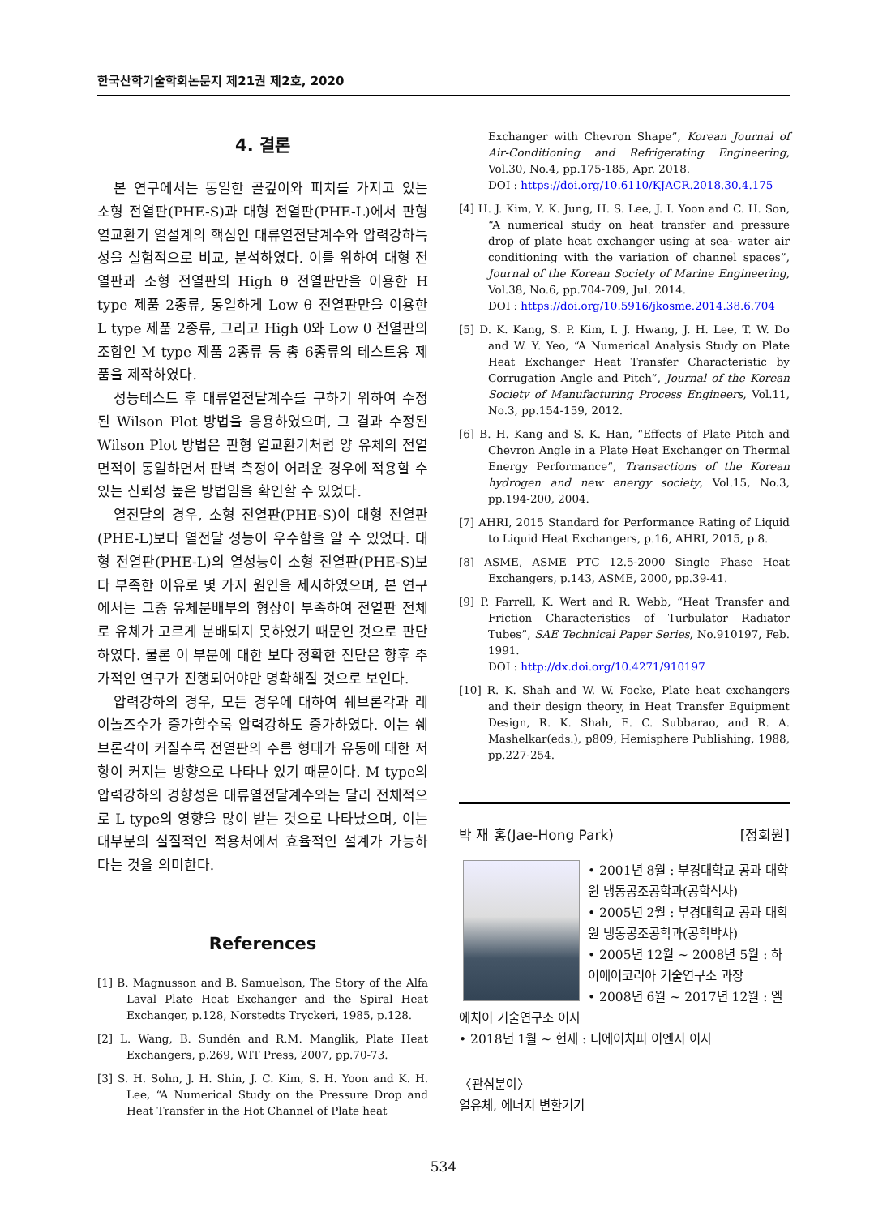한국산학기술학회논문지 제21권 제2호, 2020
4. 결론
본 연구에서는 동일한 골깊이와 피치를 가지고 있는 소형 전열판(PHE-S)과 대형 전열판(PHE-L)에서 판형 열교환기 열설계의 핵심인 대류열전달계수와 압력강하특성을 실험적으로 비교, 분석하였다. 이를 위하여 대형 전열판과 소형 전열판의 High θ 전열판만을 이용한 H type 제품 2종류, 동일하게 Low θ 전열판만을 이용한 L type 제품 2종류, 그리고 High θ와 Low θ 전열판의 조합인 M type 제품 2종류 등 총 6종류의 테스트용 제품을 제작하였다.
성능테스트 후 대류열전달계수를 구하기 위하여 수정된 Wilson Plot 방법을 응용하였으며, 그 결과 수정된 Wilson Plot 방법은 판형 열교환기처럼 양 유체의 전열면적이 동일하면서 판벽 측정이 어려운 경우에 적용할 수 있는 신뢰성 높은 방법임을 확인할 수 있었다.
열전달의 경우, 소형 전열판(PHE-S)이 대형 전열판(PHE-L)보다 열전달 성능이 우수함을 알 수 있었다. 대형 전열판(PHE-L)의 열성능이 소형 전열판(PHE-S)보다 부족한 이유로 몇 가지 원인을 제시하였으며, 본 연구에서는 그중 유체분배부의 형상이 부족하여 전열판 전체로 유체가 고르게 분배되지 못하였기 때문인 것으로 판단하였다. 물론 이 부분에 대한 보다 정확한 진단은 향후 추가적인 연구가 진행되어야만 명확해질 것으로 보인다.
압력강하의 경우, 모든 경우에 대하여 쉐브론각과 레이놀즈수가 증가할수록 압력강하도 증가하였다. 이는 쉐브론각이 커질수록 전열판의 주름 형태가 유동에 대한 저항이 커지는 방향으로 나타나 있기 때문이다. M type의 압력강하의 경향성은 대류열전달계수와는 달리 전체적으로 L type의 영향을 많이 받는 것으로 나타났으며, 이는 대부분의 실질적인 적용처에서 효율적인 설계가 가능하다는 것을 의미한다.
References
[1] B. Magnusson and B. Samuelson, The Story of the Alfa Laval Plate Heat Exchanger and the Spiral Heat Exchanger, p.128, Norstedts Tryckeri, 1985, p.128.
[2] L. Wang, B. Sundén and R.M. Manglik, Plate Heat Exchangers, p.269, WIT Press, 2007, pp.70-73.
[3] S. H. Sohn, J. H. Shin, J. C. Kim, S. H. Yoon and K. H. Lee, “A Numerical Study on the Pressure Drop and Heat Transfer in the Hot Channel of Plate heat
Exchanger with Chevron Shape”, Korean Journal of Air-Conditioning and Refrigerating Engineering, Vol.30, No.4, pp.175-185, Apr. 2018.
DOI : https://doi.org/10.6110/KJACR.2018.30.4.175
[4] H. J. Kim, Y. K. Jung, H. S. Lee, J. I. Yoon and C. H. Son, “A numerical study on heat transfer and pressure drop of plate heat exchanger using at sea- water air conditioning with the variation of channel spaces”, Journal of the Korean Society of Marine Engineering, Vol.38, No.6, pp.704-709, Jul. 2014.
DOI : https://doi.org/10.5916/jkosme.2014.38.6.704
[5] D. K. Kang, S. P. Kim, I. J. Hwang, J. H. Lee, T. W. Do and W. Y. Yeo, “A Numerical Analysis Study on Plate Heat Exchanger Heat Transfer Characteristic by Corrugation Angle and Pitch”, Journal of the Korean Society of Manufacturing Process Engineers, Vol.11, No.3, pp.154-159, 2012.
[6] B. H. Kang and S. K. Han, “Effects of Plate Pitch and Chevron Angle in a Plate Heat Exchanger on Thermal Energy Performance”, Transactions of the Korean hydrogen and new energy society, Vol.15, No.3, pp.194-200, 2004.
[7] AHRI, 2015 Standard for Performance Rating of Liquid to Liquid Heat Exchangers, p.16, AHRI, 2015, p.8.
[8] ASME, ASME PTC 12.5-2000 Single Phase Heat Exchangers, p.143, ASME, 2000, pp.39-41.
[9] P. Farrell, K. Wert and R. Webb, “Heat Transfer and Friction Characteristics of Turbulator Radiator Tubes”, SAE Technical Paper Series, No.910197, Feb. 1991.
DOI : http://dx.doi.org/10.4271/910197
[10] R. K. Shah and W. W. Focke, Plate heat exchangers and their design theory, in Heat Transfer Equipment Design, R. K. Shah, E. C. Subbarao, and R. A. Mashelkar(eds.), p809, Hemisphere Publishing, 1988, pp.227-254.
박 재 홍(Jae-Hong Park) [정회원]
• 2001년 8월 : 부경대학교 공과 대학원 냉동공조공학과(공학석사)
• 2005년 2월 : 부경대학교 공과 대학원 냉동공조공학과(공학박사)
• 2005년 12월 ~ 2008년 5월 : 하이에어코리아 기술연구소 과장
• 2008년 6월 ~ 2017년 12월 : 엘에치이 기술연구소 이사
• 2018년 1월 ~ 현재 : 디에이치피 이엔지 이사
〈관심분야〉
열유체, 에너지 변환기기
534